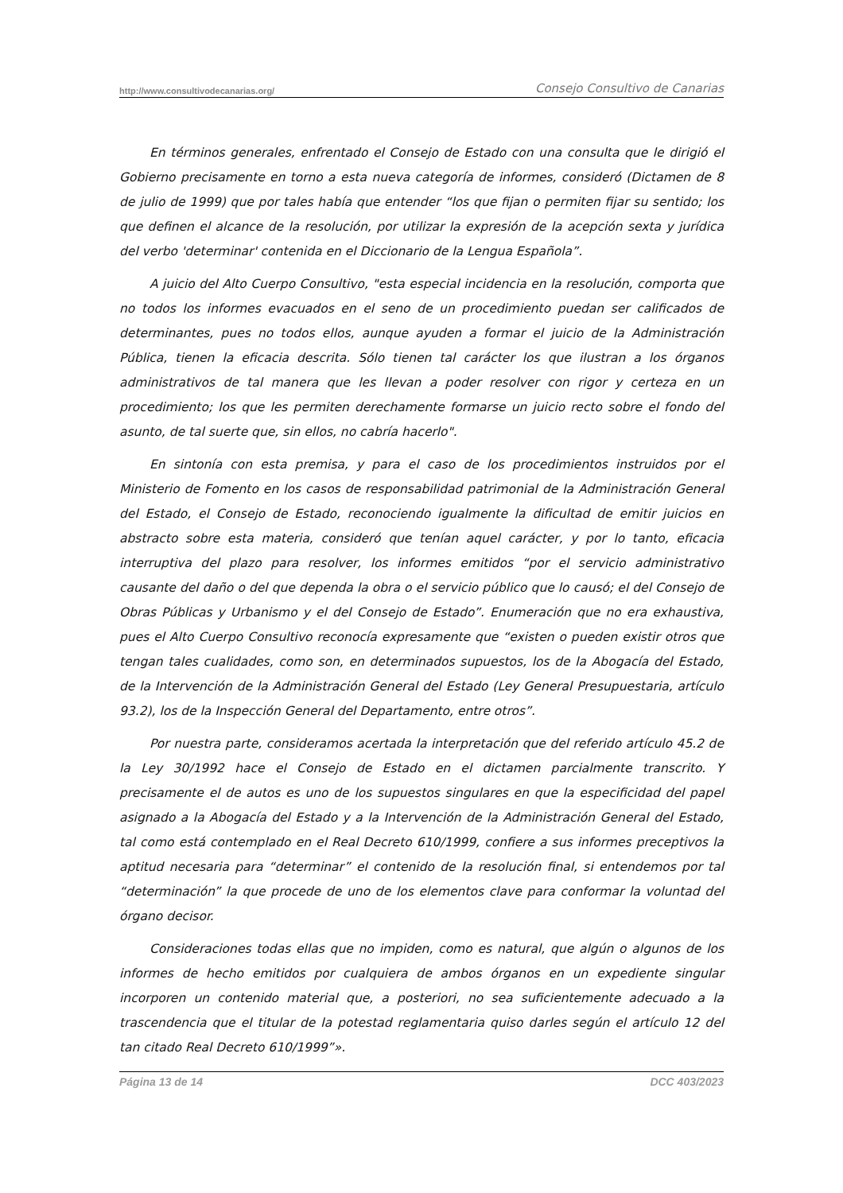http://www.consultivodecanarias.org/ Consejo Consultivo de Canarias
En términos generales, enfrentado el Consejo de Estado con una consulta que le dirigió el Gobierno precisamente en torno a esta nueva categoría de informes, consideró (Dictamen de 8 de julio de 1999) que por tales había que entender “los que fijan o permiten fijar su sentido; los que definen el alcance de la resolución, por utilizar la expresión de la acepción sexta y jurídica del verbo 'determinar' contenida en el Diccionario de la Lengua Española”.
A juicio del Alto Cuerpo Consultivo, "esta especial incidencia en la resolución, comporta que no todos los informes evacuados en el seno de un procedimiento puedan ser calificados de determinantes, pues no todos ellos, aunque ayuden a formar el juicio de la Administración Pública, tienen la eficacia descrita. Sólo tienen tal carácter los que ilustran a los órganos administrativos de tal manera que les llevan a poder resolver con rigor y certeza en un procedimiento; los que les permiten derechamente formarse un juicio recto sobre el fondo del asunto, de tal suerte que, sin ellos, no cabría hacerlo".
En sintonía con esta premisa, y para el caso de los procedimientos instruidos por el Ministerio de Fomento en los casos de responsabilidad patrimonial de la Administración General del Estado, el Consejo de Estado, reconociendo igualmente la dificultad de emitir juicios en abstracto sobre esta materia, consideró que tenían aquel carácter, y por lo tanto, eficacia interruptiva del plazo para resolver, los informes emitidos “por el servicio administrativo causante del daño o del que dependa la obra o el servicio público que lo causó; el del Consejo de Obras Públicas y Urbanismo y el del Consejo de Estado”. Enumeración que no era exhaustiva, pues el Alto Cuerpo Consultivo reconocía expresamente que “existen o pueden existir otros que tengan tales cualidades, como son, en determinados supuestos, los de la Abogacía del Estado, de la Intervención de la Administración General del Estado (Ley General Presupuestaria, artículo 93.2), los de la Inspección General del Departamento, entre otros”.
Por nuestra parte, consideramos acertada la interpretación que del referido artículo 45.2 de la Ley 30/1992 hace el Consejo de Estado en el dictamen parcialmente transcrito. Y precisamente el de autos es uno de los supuestos singulares en que la especificidad del papel asignado a la Abogacía del Estado y a la Intervención de la Administración General del Estado, tal como está contemplado en el Real Decreto 610/1999, confiere a sus informes preceptivos la aptitud necesaria para “determinar” el contenido de la resolución final, si entendemos por tal “determinación” la que procede de uno de los elementos clave para conformar la voluntad del órgano decisor.
Consideraciones todas ellas que no impiden, como es natural, que algún o algunos de los informes de hecho emitidos por cualquiera de ambos órganos en un expediente singular incorporen un contenido material que, a posteriori, no sea suficientemente adecuado a la trascendencia que el titular de la potestad reglamentaria quiso darles según el artículo 12 del tan citado Real Decreto 610/1999”».
Página 13 de 14 DCC 403/2023